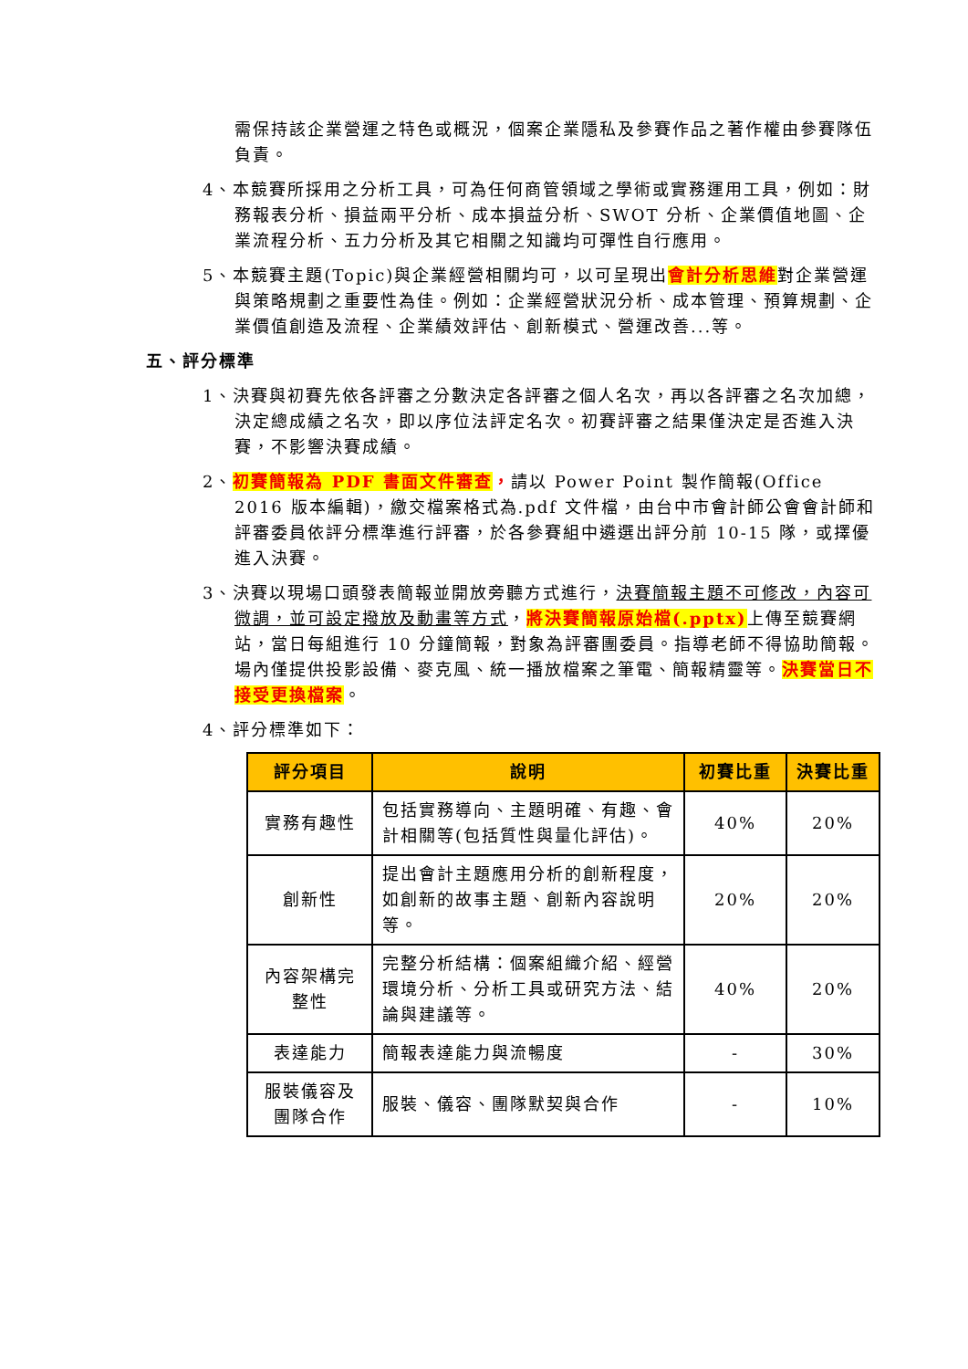需保持該企業營運之特色或概況，個案企業隱私及參賽作品之著作權由參賽隊伍負責。
4、本競賽所採用之分析工具，可為任何商管領域之學術或實務運用工具，例如：財務報表分析、損益兩平分析、成本損益分析、SWOT 分析、企業價值地圖、企業流程分析、五力分析及其它相關之知識均可彈性自行應用。
5、本競賽主題(Topic)與企業經營相關均可，以可呈現出會計分析思維對企業營運與策略規劃之重要性為佳。例如：企業經營狀況分析、成本管理、預算規劃、企業價值創造及流程、企業績效評估、創新模式、營運改善...等。
五、評分標準
1、決賽與初賽先依各評審之分數決定各評審之個人名次，再以各評審之名次加總，決定總成績之名次，即以序位法評定名次。初賽評審之結果僅決定是否進入決賽，不影響決賽成績。
2、初賽簡報為 PDF 書面文件審查，請以 Power Point 製作簡報(Office 2016 版本編輯)，繳交檔案格式為.pdf 文件檔，由台中市會計師公會會計師和評審委員依評分標準進行評審，於各參賽組中遴選出評分前 10-15 隊，或擇優進入決賽。
3、決賽以現場口頭發表簡報並開放旁聽方式進行，決賽簡報主題不可修改，內容可微調，並可設定撥放及動畫等方式，將決賽簡報原始檔(.pptx) 上傳至競賽網站，當日每組進行 10 分鐘簡報，對象為評審團委員。指導老師不得協助簡報。場內僅提供投影設備、麥克風、統一播放檔案之筆電、簡報精靈等。決賽當日不接受更換檔案。
4、評分標準如下：
| 評分項目 | 說明 | 初賽比重 | 決賽比重 |
| --- | --- | --- | --- |
| 實務有趣性 | 包括實務導向、主題明確、有趣、會計相關等(包括質性與量化評估)。 | 40% | 20% |
| 創新性 | 提出會計主題應用分析的創新程度，如創新的故事主題、創新內容說明等。 | 20% | 20% |
| 內容架構完整性 | 完整分析結構：個案組織介紹、經營環境分析、分析工具或研究方法、結論與建議等。 | 40% | 20% |
| 表達能力 | 簡報表達能力與流暢度 | - | 30% |
| 服裝儀容及團隊合作 | 服裝、儀容、團隊默契與合作 | - | 10% |